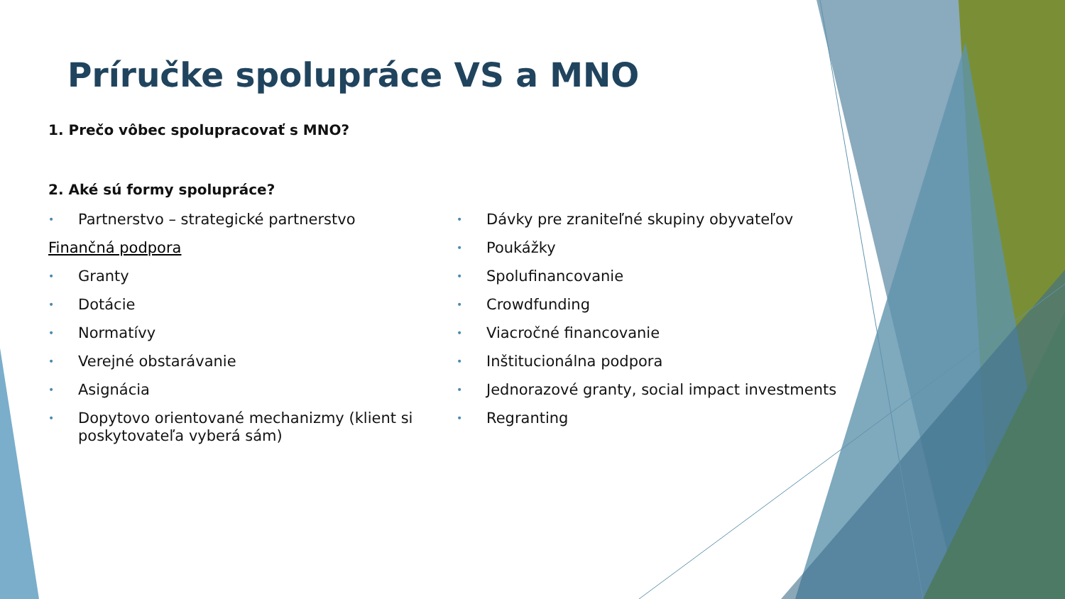Príručke spolupráce VS a MNO
1. Prečo vôbec spolupracovať s MNO?
2. Aké sú formy spolupráce?
• Partnerstvo – strategické partnerstvo
Finančná podpora
• Granty
• Dotácie
• Normatívy
• Verejné obstarávanie
• Asignácia
• Dopytovo orientované mechanizmy (klient si poskytovateľa vyberá sám)
• Dávky pre zraniteľné skupiny obyvateľov
• Poukážky
• Spolufinancovanie
• Crowdfunding
• Viacročné financovanie
• Inštitucionálna podpora
• Jednorazové granty, social impact investments
• Regranting